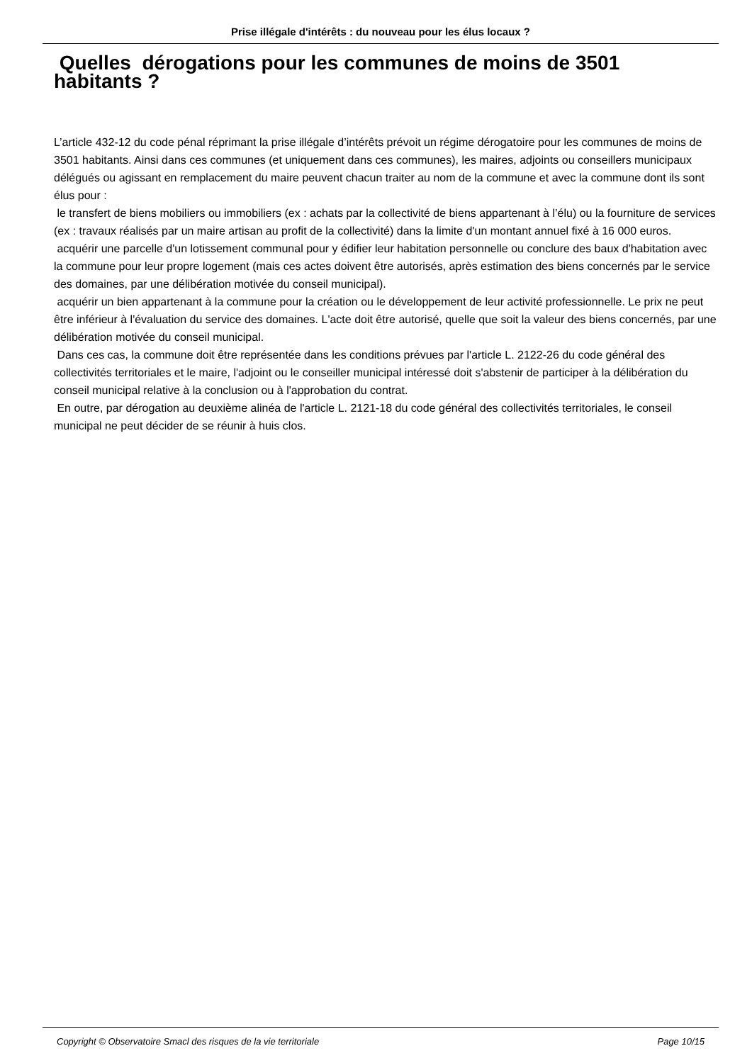Prise illégale d'intérêts : du nouveau pour les élus locaux ?
Quelles dérogations pour les communes de moins de 3501 habitants ?
L’article 432-12 du code pénal réprimant la prise illégale d’intérêts prévoit un régime dérogatoire pour les communes de moins de 3501 habitants. Ainsi dans ces communes (et uniquement dans ces communes), les maires, adjoints ou conseillers municipaux délégués ou agissant en remplacement du maire peuvent chacun traiter au nom de la commune et avec la commune dont ils sont élus pour :
le transfert de biens mobiliers ou immobiliers (ex : achats par la collectivité de biens appartenant à l’élu) ou la fourniture de services (ex : travaux réalisés par un maire artisan au profit de la collectivité) dans la limite d'un montant annuel fixé à 16 000 euros.
acquérir une parcelle d'un lotissement communal pour y édifier leur habitation personnelle ou conclure des baux d'habitation avec la commune pour leur propre logement (mais ces actes doivent être autorisés, après estimation des biens concernés par le service des domaines, par une délibération motivée du conseil municipal).
acquérir un bien appartenant à la commune pour la création ou le développement de leur activité professionnelle. Le prix ne peut être inférieur à l'évaluation du service des domaines. L'acte doit être autorisé, quelle que soit la valeur des biens concernés, par une délibération motivée du conseil municipal.
Dans ces cas, la commune doit être représentée dans les conditions prévues par l'article L. 2122-26 du code général des collectivités territoriales et le maire, l'adjoint ou le conseiller municipal intéressé doit s'abstenir de participer à la délibération du conseil municipal relative à la conclusion ou à l'approbation du contrat.
En outre, par dérogation au deuxième alinéa de l'article L. 2121-18 du code général des collectivités territoriales, le conseil municipal ne peut décider de se réunir à huis clos.
Copyright © Observatoire Smacl des risques de la vie territoriale Page 10/15